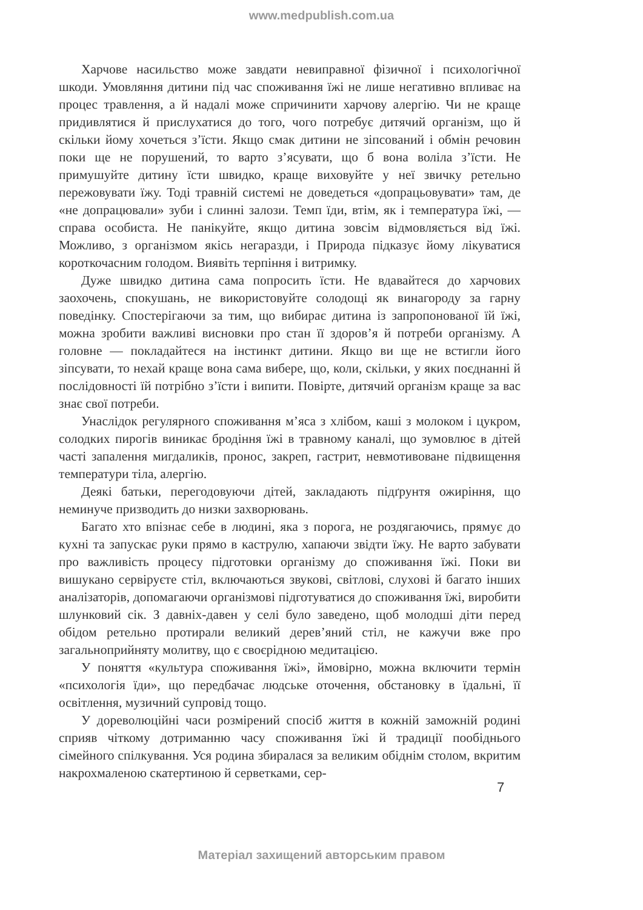www.medpublish.com.ua
Харчове насильство може завдати невиправної фізичної і психологічної шкоди. Умовляння дитини під час споживання їжі не лише негативно впливає на процес травлення, а й надалі може спричинити харчову алергію. Чи не краще придивлятися й прислухатися до того, чого потребує дитячий організм, що й скільки йому хочеться з’їсти. Якщо смак дитини не зіпсований і обмін речовин поки ще не порушений, то варто з’ясувати, що б вона воліла з’їсти. Не примушуйте дитину їсти швидко, краще виховуйте у неї звичку ретельно пережовувати їжу. Тоді травній системі не доведеться «допрацьовувати» там, де «не допрацювали» зуби і слинні залози. Темп їди, втім, як і температура їжі, — справа особиста. Не панікуйте, якщо дитина зовсім відмовляється від їжі. Можливо, з організмом якісь негаразди, і Природа підказує йому лікуватися короткочасним голодом. Виявіть терпіння і витримку.
Дуже швидко дитина сама попросить їсти. Не вдавайтеся до харчових заохочень, спокушань, не використовуйте солодощі як винагороду за гарну поведінку. Спостерігаючи за тим, що вибирає дитина із запропонованої їй їжі, можна зробити важливі висновки про стан її здоров’я й потреби організму. А головне — покладайтеся на інстинкт дитини. Якщо ви ще не встигли його зіпсувати, то нехай краще вона сама вибере, що, коли, скільки, у яких поєднанні й послідовності їй потрібно з’їсти і випити. Повірте, дитячий організм краще за вас знає свої потреби.
Унаслідок регулярного споживання м’яса з хлібом, каші з молоком і цукром, солодких пирогів виникає бродіння їжі в травному каналі, що зумовлює в дітей часті запалення мигдаликів, пронос, закреп, гастрит, невмотивоване підвищення температури тіла, алергію.
Деякі батьки, перегодовуючи дітей, закладають підґрунтя ожиріння, що неминуче призводить до низки захворювань.
Багато хто впізнає себе в людині, яка з порога, не роздягаючись, прямує до кухні та запускає руки прямо в каструлю, хапаючи звідти їжу. Не варто забувати про важливість процесу підготовки організму до споживання їжі. Поки ви вишукано сервіруєте стіл, включаються звукові, світлові, слухові й багато інших аналізаторів, допомагаючи організмові підготуватися до споживання їжі, виробити шлунковий сік. З давніх-давен у селі було заведено, щоб молодші діти перед обідом ретельно протирали великий дерев’яний стіл, не кажучи вже про загальноприйняту молитву, що є своєрідною медитацією.
У поняття «культура споживання їжі», ймовірно, можна включити термін «психологія їди», що передбачає людське оточення, обстановку в їдальні, її освітлення, музичний супровід тощо.
У дореволюційні часи розмірений спосіб життя в кожній заможній родині сприяв чіткому дотриманню часу споживання їжі й традиції пообіднього сімейного спілкування. Уся родина збиралася за великим обіднім столом, вкритим накрохмаленою скатертиною й серветками, сер-
7
Матеріал захищений авторським правом